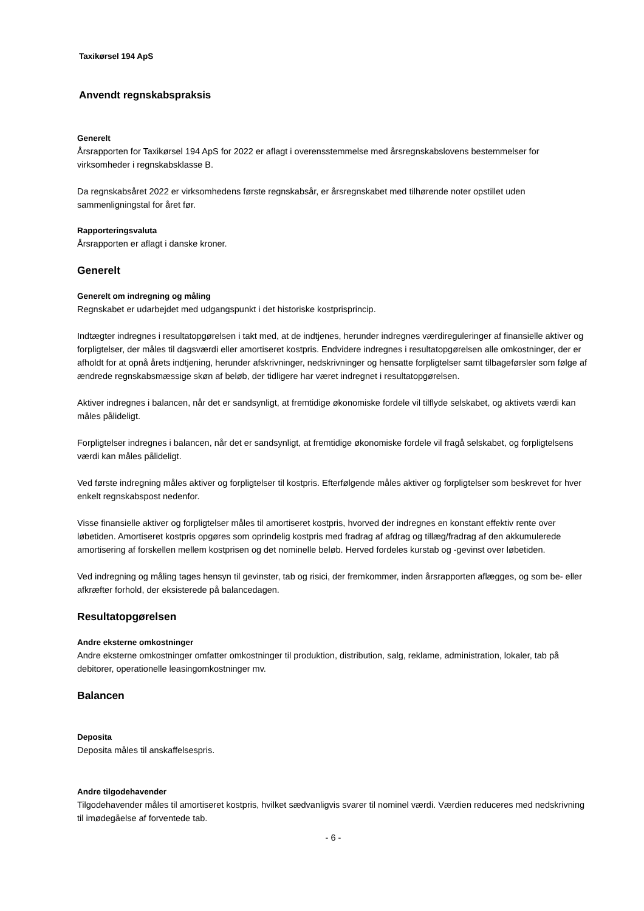Taxikørsel 194 ApS
Anvendt regnskabspraksis
Generelt
Årsrapporten for Taxikørsel 194 ApS for 2022 er aflagt i overensstemmelse med årsregnskabslovens bestemmelser for virksomheder i regnskabsklasse B.
Da regnskabsåret 2022 er virksomhedens første regnskabsår, er årsregnskabet med tilhørende noter opstillet uden sammenligningstal for året før.
Rapporteringsvaluta
Årsrapporten er aflagt i danske kroner.
Generelt
Generelt om indregning og måling
Regnskabet er udarbejdet med udgangspunkt i det historiske kostprisprincip.
Indtægter indregnes i resultatopgørelsen i takt med, at de indtjenes, herunder indregnes værdireguleringer af finansielle aktiver og forpligtelser, der måles til dagsværdi eller amortiseret kostpris. Endvidere indregnes i resultatopgørelsen alle omkostninger, der er afholdt for at opnå årets indtjening, herunder afskrivninger, nedskrivninger og hensatte forpligtelser samt tilbageførsler som følge af ændrede regnskabsmæssige skøn af beløb, der tidligere har været indregnet i resultatopgørelsen.
Aktiver indregnes i balancen, når det er sandsynligt, at fremtidige økonomiske fordele vil tilflyde selskabet, og aktivets værdi kan måles pålideligt.
Forpligtelser indregnes i balancen, når det er sandsynligt, at fremtidige økonomiske fordele vil fragå selskabet, og forpligtelsens værdi kan måles pålideligt.
Ved første indregning måles aktiver og forpligtelser til kostpris. Efterfølgende måles aktiver og forpligtelser som beskrevet for hver enkelt regnskabspost nedenfor.
Visse finansielle aktiver og forpligtelser måles til amortiseret kostpris, hvorved der indregnes en konstant effektiv rente over løbetiden. Amortiseret kostpris opgøres som oprindelig kostpris med fradrag af afdrag og tillæg/fradrag af den akkumulerede amortisering af forskellen mellem kostprisen og det nominelle beløb. Herved fordeles kurstab og -gevinst over løbetiden.
Ved indregning og måling tages hensyn til gevinster, tab og risici, der fremkommer, inden årsrapporten aflægges, og som be- eller afkræfter forhold, der eksisterede på balancedagen.
Resultatopgørelsen
Andre eksterne omkostninger
Andre eksterne omkostninger omfatter omkostninger til produktion, distribution, salg, reklame, administration, lokaler, tab på debitorer, operationelle leasingomkostninger mv.
Balancen
Deposita
Deposita måles til anskaffelsespris.
Andre tilgodehavender
Tilgodehavender måles til amortiseret kostpris, hvilket sædvanligvis svarer til nominel værdi. Værdien reduceres med nedskrivning til imødegåelse af forventede tab.
- 6 -